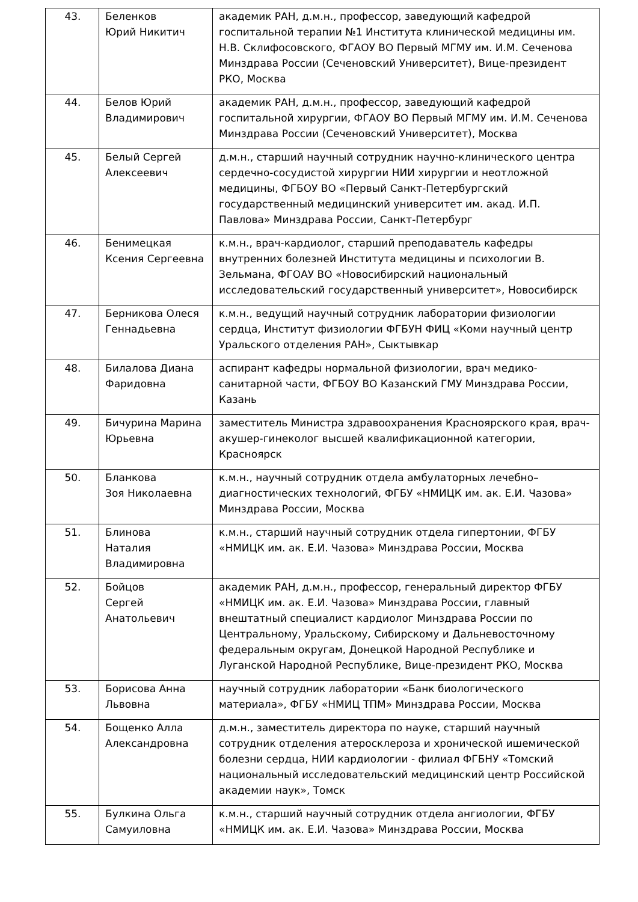| 43. | Беленков Юрий Никитич | академик РАН, д.м.н., профессор, заведующий кафедрой госпитальной терапии №1 Института клинической медицины им. Н.В. Склифосовского, ФГАОУ ВО Первый МГМУ им. И.М. Сеченова Минздрава России (Сеченовский Университет), Вице-президент РКО, Москва |
| 44. | Белов Юрий Владимирович | академик РАН, д.м.н., профессор, заведующий кафедрой госпитальной хирургии, ФГАОУ ВО Первый МГМУ им. И.М. Сеченова Минздрава России (Сеченовский Университет), Москва |
| 45. | Белый Сергей Алексеевич | д.м.н., старший научный сотрудник научно-клинического центра сердечно-сосудистой хирургии НИИ хирургии и неотложной медицины, ФГБОУ ВО «Первый Санкт-Петербургский государственный медицинский университет им. акад. И.П. Павлова» Минздрава России, Санкт-Петербург |
| 46. | Бенимецкая Ксения Сергеевна | к.м.н., врач-кардиолог, старший преподаватель кафедры внутренних болезней Института медицины и психологии В. Зельмана, ФГОАУ ВО «Новосибирский национальный исследовательский государственный университет», Новосибирск |
| 47. | Берникова Олеся Геннадьевна | к.м.н., ведущий научный сотрудник лаборатории физиологии сердца, Институт физиологии ФГБУН ФИЦ «Коми научный центр Уральского отделения РАН», Сыктывкар |
| 48. | Билалова Диана Фаридовна | аспирант кафедры нормальной физиологии, врач медико-санитарной части, ФГБОУ ВО Казанский ГМУ Минздрава России, Казань |
| 49. | Бичурина Марина Юрьевна | заместитель Министра здравоохранения Красноярского края, врач-акушер-гинеколог высшей квалификационной категории, Красноярск |
| 50. | Бланкова Зоя Николаевна | к.м.н., научный сотрудник отдела амбулаторных лечебно–диагностических технологий, ФГБУ «НМИЦК им. ак. Е.И. Чазова» Минздрава России, Москва |
| 51. | Блинова Наталия Владимировна | к.м.н., старший научный сотрудник отдела гипертонии, ФГБУ «НМИЦК им. ак. Е.И. Чазова» Минздрава России, Москва |
| 52. | Бойцов Сергей Анатольевич | академик РАН, д.м.н., профессор, генеральный директор ФГБУ «НМИЦК им. ак. Е.И. Чазова» Минздрава России, главный внештатный специалист кардиолог Минздрава России по Центральному, Уральскому, Сибирскому и Дальневосточному федеральным округам, Донецкой Народной Республике и Луганской Народной Республике, Вице-президент РКО, Москва |
| 53. | Борисова Анна Львовна | научный сотрудник лаборатории «Банк биологического материала», ФГБУ «НМИЦ ТПМ» Минздрава России, Москва |
| 54. | Бощенко Алла Александровна | д.м.н., заместитель директора по науке, старший научный сотрудник отделения атеросклероза и хронической ишемической болезни сердца, НИИ кардиологии - филиал ФГБНУ «Томский национальный исследовательский медицинский центр Российской академии наук», Томск |
| 55. | Булкина Ольга Самуиловна | к.м.н., старший научный сотрудник отдела ангиологии, ФГБУ «НМИЦК им. ак. Е.И. Чазова» Минздрава России, Москва |